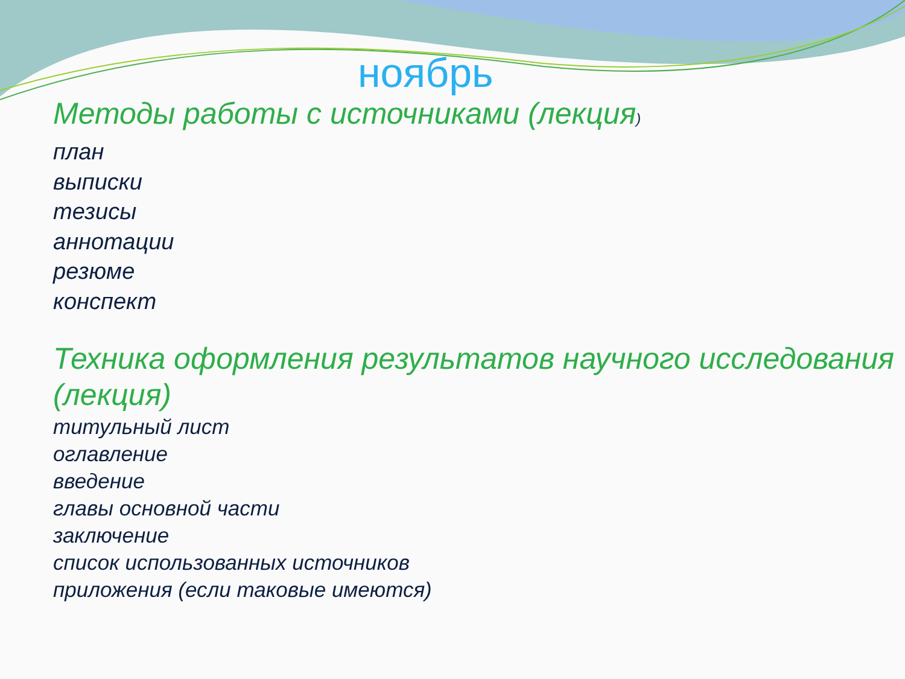ноябрь
Методы работы с источниками (лекция)
план
выписки
тезисы
аннотации
резюме
конспект
Техника оформления результатов научного исследования (лекция)
титульный лист
оглавление
введение
главы основной части
заключение
список использованных источников
приложения (если таковые имеются)